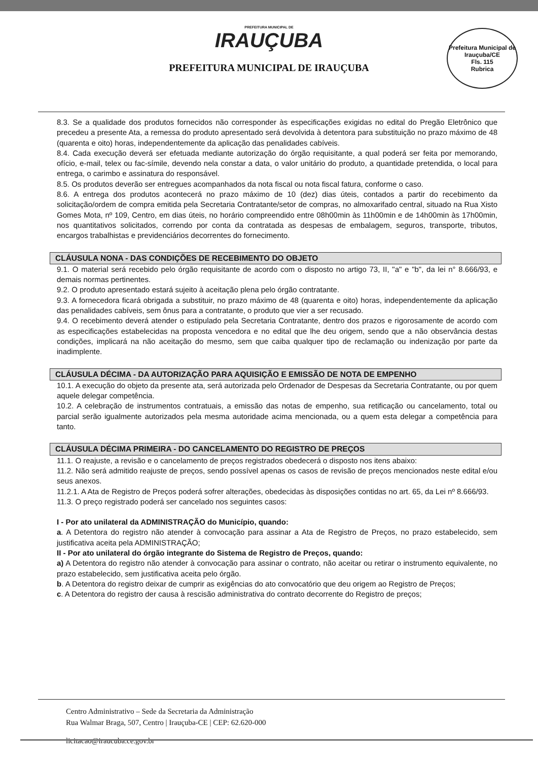PREFEITURA MUNICIPAL DE
IRAUÇUBA
PREFEITURA MUNICIPAL DE IRAUÇUBA
Prefeitura Municipal de Irauçuba/CE
Fls. 115
Rubrica
8.3. Se a qualidade dos produtos fornecidos não corresponder às especificações exigidas no edital do Pregão Eletrônico que precedeu a presente Ata, a remessa do produto apresentado será devolvida à detentora para substituição no prazo máximo de 48 (quarenta e oito) horas, independentemente da aplicação das penalidades cabíveis.
8.4. Cada execução deverá ser efetuada mediante autorização do órgão requisitante, a qual poderá ser feita por memorando, ofício, e-mail, telex ou fac-símile, devendo nela constar a data, o valor unitário do produto, a quantidade pretendida, o local para entrega, o carimbo e assinatura do responsável.
8.5. Os produtos deverão ser entregues acompanhados da nota fiscal ou nota fiscal fatura, conforme o caso.
8.6. A entrega dos produtos acontecerá no prazo máximo de 10 (dez) dias úteis, contados a partir do recebimento da solicitação/ordem de compra emitida pela Secretaria Contratante/setor de compras, no almoxarifado central, situado na Rua Xisto Gomes Mota, nº 109, Centro, em dias úteis, no horário compreendido entre 08h00min às 11h00min e de 14h00min às 17h00min, nos quantitativos solicitados, correndo por conta da contratada as despesas de embalagem, seguros, transporte, tributos, encargos trabalhistas e previdenciários decorrentes do fornecimento.
CLÁUSULA NONA - DAS CONDIÇÕES DE RECEBIMENTO DO OBJETO
9.1. O material será recebido pelo órgão requisitante de acordo com o disposto no artigo 73, II, "a" e "b", da lei n° 8.666/93, e demais normas pertinentes.
9.2. O produto apresentado estará sujeito à aceitação plena pelo órgão contratante.
9.3. A fornecedora ficará obrigada a substituir, no prazo máximo de 48 (quarenta e oito) horas, independentemente da aplicação das penalidades cabíveis, sem ônus para a contratante, o produto que vier a ser recusado.
9.4. O recebimento deverá atender o estipulado pela Secretaria Contratante, dentro dos prazos e rigorosamente de acordo com as especificações estabelecidas na proposta vencedora e no edital que lhe deu origem, sendo que a não observância destas condições, implicará na não aceitação do mesmo, sem que caiba qualquer tipo de reclamação ou indenização por parte da inadimplente.
CLÁUSULA DÉCIMA - DA AUTORIZAÇÃO PARA AQUISIÇÃO E EMISSÃO DE NOTA DE EMPENHO
10.1. A execução do objeto da presente ata, será autorizada pelo Ordenador de Despesas da Secretaria Contratante, ou por quem aquele delegar competência.
10.2. A celebração de instrumentos contratuais, a emissão das notas de empenho, sua retificação ou cancelamento, total ou parcial serão igualmente autorizados pela mesma autoridade acima mencionada, ou a quem esta delegar a competência para tanto.
CLÁUSULA DÉCIMA PRIMEIRA - DO CANCELAMENTO DO REGISTRO DE PREÇOS
11.1. O reajuste, a revisão e o cancelamento de preços registrados obedecerá o disposto nos itens abaixo:
11.2. Não será admitido reajuste de preços, sendo possível apenas os casos de revisão de preços mencionados neste edital e/ou seus anexos.
11.2.1. A Ata de Registro de Preços poderá sofrer alterações, obedecidas às disposições contidas no art. 65, da Lei nº 8.666/93.
11.3. O preço registrado poderá ser cancelado nos seguintes casos:
I - Por ato unilateral da ADMINISTRAÇÃO do Município, quando:
a. A Detentora do registro não atender à convocação para assinar a Ata de Registro de Preços, no prazo estabelecido, sem justificativa aceita pela ADMINISTRAÇÃO;
II - Por ato unilateral do órgão integrante do Sistema de Registro de Preços, quando:
a) A Detentora do registro não atender à convocação para assinar o contrato, não aceitar ou retirar o instrumento equivalente, no prazo estabelecido, sem justificativa aceita pelo órgão.
b. A Detentora do registro deixar de cumprir as exigências do ato convocatório que deu origem ao Registro de Preços;
c. A Detentora do registro der causa à rescisão administrativa do contrato decorrente do Registro de preços;
Centro Administrativo – Sede da Secretaria da Administração
Rua Walmar Braga, 507, Centro | Irauçuba-CE | CEP: 62.620-000
licitacao@iraucuba.ce.gov.br